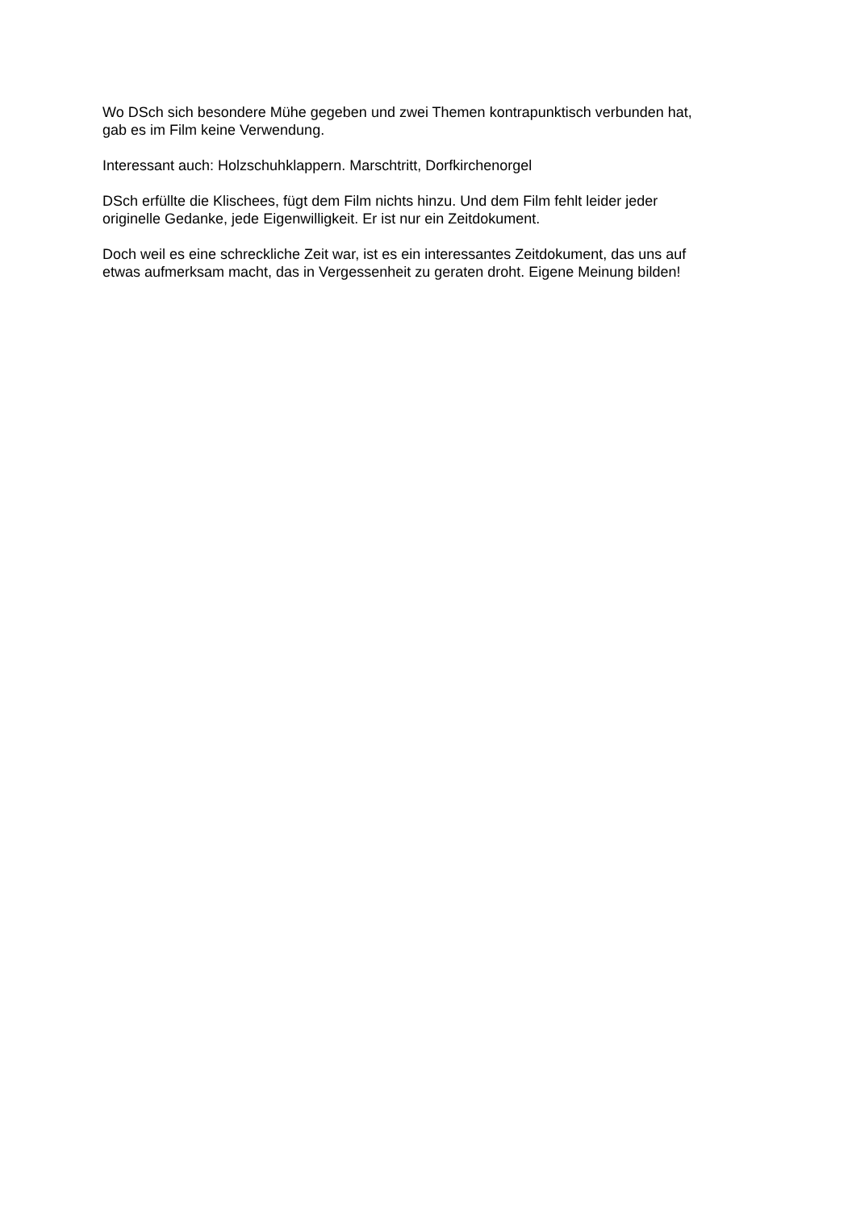Wo DSch sich besondere Mühe gegeben und zwei Themen kontrapunktisch verbunden hat,
gab es im Film keine Verwendung.
Interessant auch: Holzschuhklappern. Marschtritt, Dorfkirchenorgel
DSch erfüllte die Klischees, fügt dem Film nichts hinzu. Und dem Film fehlt leider jeder
originelle Gedanke, jede Eigenwilligkeit. Er ist nur ein Zeitdokument.
Doch weil es eine schreckliche Zeit war, ist es ein interessantes Zeitdokument, das uns auf
etwas aufmerksam macht, das in Vergessenheit zu geraten droht. Eigene Meinung bilden!